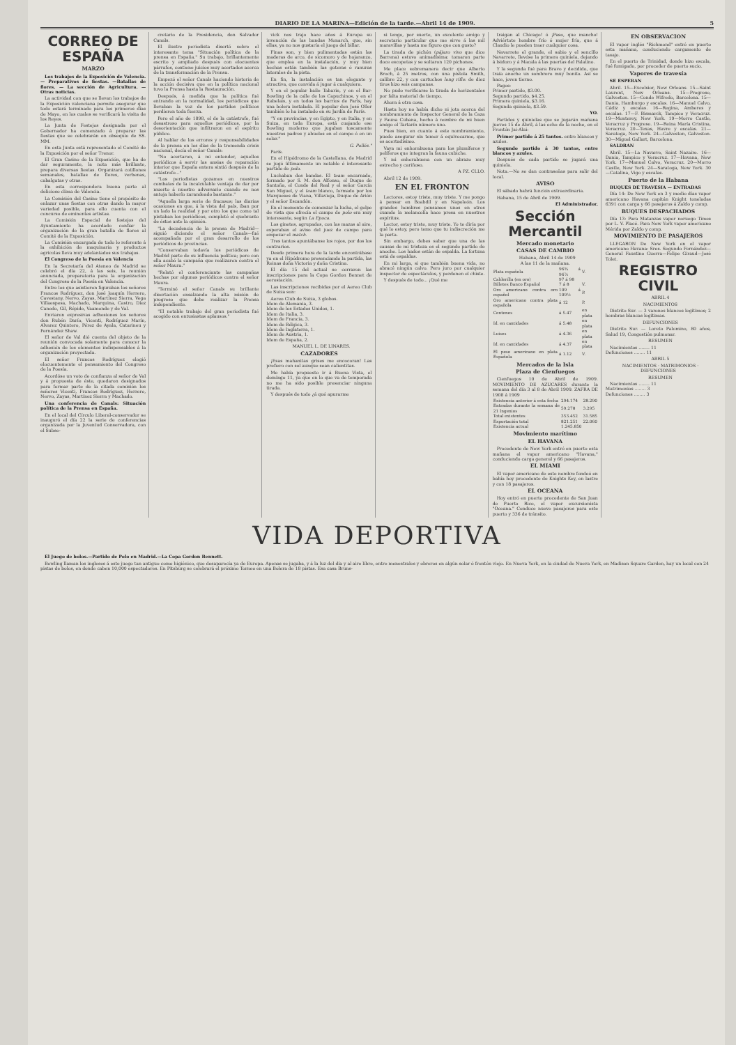DIARIO DE LA MARINA—Edición de la tarde.—Abril 14 de 1909. 5
CORREO DE ESPAÑA
MARZO
Los trabajos de la Exposición de Valencia. — Preparativos de fiestas. —Batallas de flores. — La sección de Agricultura. — Otras noticias.
La actividad con que se llevan los trabajos de la Exposición valenciana permite asegurar que todo estará terminado para los primeros días de Mayo, en los cuales se verificará la visita de los Reyes.
La Junta de Festejos designada por el Gobernador ha comenzado á preparar las fiestas que se celebrarán en obsequio de SS. MM.
En esta Junta está representado el Comité de la Exposición por el señor Trenor.
El Gran Casino de la Exposición, que ha de dar seguramente, la nota más brillante, prepara diversas fiestas. Organizará cotillones semanales, batallas de flores, verbenas, cabalgatas y otras.
En esta correspondera buena parte al delicioso clima de Valencia.
La Comisión del Casino tiene el propósito de enlazar unas fiestas con otras dando la mayor variedad posible, para ello cuenta con el concurso de eminentes artistas.
La Comisión Especial de festejos del Ayuntamiento ha acordado confiar la organización de la gran batalla de flores al Comité de la Exposición.
La Comisión encargada de todo lo referente á la exhibición de maquinaria y productos agrícolas lleva muy adelantados sus trabajos.
El Congreso de la Poesía en Valencia
En la Secretaría del Ateneo de Madrid se celebró el día 22, á las seis, la reunión anunciada, preparatoria para la organización del Congreso de la Poesía en Valencia.
Entre los que asistieron figuraban los señores Francos Rodríguez, don José Joaquín Herrero, Cavestany, Nervo, Zayas, Martínez Sierra, Vega Villaespesa, Machado, Marquina, Castro, Díez Canedo, Gil, Répide, Vaamonde y de Val.
Enviaron expresivas adhesiones los señores don Rubén Darío, Vicenti, Rodríguez Marín, Alvarez Quintero, Pérez de Ayala, Catarineu y Fernández Shaw.
El señor de Val dió cuenta del objeto de la reunión convocada solamente para conocer la adhesión de los elementos indispensables á la organización proyectada.
El señor Francos Rodríguez elogió elocuentemente el pensamiento del Congreso de la Poesía.
Acordóse un voto de confianza al señor de Val y á propuesta de éste, quedaron designados para formar parte de la citada comisión los señores Vicenti, Francos Rodríguez, Herrero, Nervo, Zayas, Martínez Sierra y Machado.
Una conferencia de Canals: Situación política de la Prensa en España.
En el local del Círculo Liberal-conservador se inauguró el día 22 la serie de conferencias organizada por la Juventud Conservadora, con el Subse-
cretario de la Presidencia, don Salvador Canals.
El ilustre periodista disertó sobre el interesante tema "Situación política de la prensa en España." Su trabajo, brillantemente escrito y ampliado después con elocuentes párrafos, contiene juicios muy acertados acerca de la transformación de la Prensa.
Empezó el señor Canals haciendo historia de la acción decisiva que en la política nacional tuvo la Prensa hasta la Restauración.
Después, á medida que la política fué entrando en la normalidad, los periódicos que llevaban la voz de los partidos políticos perdieron toda fuerza.
Pero el año de 1898, el de la catástrofe, fué desastroso para aquellos periódicos, por la desorientación que infiltraron en el espíritu público.
Al hablar de los errores y responsabilidades de la prensa en los días de la tremenda crisis nacional, decía el señor Canals:
"No acertaron, á mi entender, aquellos periódicos á servir las ansias de reparación interior que España entera sintió después de la catástrofe..."
"Los periodistas gozamos en nuestros combates de la incalculable ventaja de dar por muerto á nuestro adversario cuando se nos antoja haberlo zarandeado bastante."
"Aquella larga serie de fracasos; las diarias ocasiones en que, á la vista del país, iban por un lado la realidad y por otro los que como tal pintaban los periódicos, completó el quebranto de éstos ante la opinión.
"La decadencia de la prensa de Madrid—siguió diciendo el señor Canals—fué acompañada por el gran desarrollo de los periódicos de provincias.
"Conservaban todavía los periódicos de Madrid parte de su influencia política; pero con ella acabó la campaña que realizaron contra el señor Maura."
"Relató el conferenciante las campañas hechas por algunos periódicos contra el señor Maura.
"Terminó el señor Canals su brillante disertación ensalzando la alta misión de progreso que debe realizar la Prensa independiente.
"El notable trabajo del gran periodista fué acogido con entusiastas aplausos."
vick nos trajo hace años á Europa su invención de las bandas Monarch, que, sin ellas, ya no nos gustaría el juego del billar.
Finas son, y bien pulimentadas están las maderas de arco, de sicomoro y de hojaranzo, que emplea en la instalación, y muy bien hechas están también las goteras ó ranuras laterales de la pista.
En fin, la instalación es tan elegante y atractiva, que convida á jugar á cualquiera.
Y en el popular baile Tabarin, y en el Bar-Bowling de la calle de los Capuchinos, y en el Rabelais, y en todos los barrios de París, hay una bolera instalada. El popular don José Oller también lo ha instalado en su Jardín de París.
"Y en provincias, y en Egipto, y en Italia, y en Suiza, en toda Europa, está cuajando ese Bowling moderno que jugaban toscamente nuestros padres y abuelos en el campo ó en un solar."
G. Pollés."
París.
En el Hipódromo de la Castellana, de Madrid se jugó últimamente un notable é interesante partido de polo.
Luchaban dos bandas. El team encarnado, formado por S. M. don Alfonso, el Duque de Santoña, el Conde del Real y el señor García San Miguel, y el team blanco, formado por los Marqueses de Viana, Villavieja, Duque de Arión y el señor Escandón.
En el momento de comenzar la lucha, el golpe de vista que ofrecía el campo de polo era muy interesante, según La Epoca.
Los ginetes, agrupados, con las mazas al aire, esperaban el aviso del juez de campo para empezar el match.
Tres tantos apuntábanse los rojos, por dos los contrarios.
Desde primera hora de la tarde encontrábase ya en el Hipódromo presenciando la partida, las Reinas doña Victoria y doña Cristina.
El día 15 del actual se cerraron las inscripciones para la Copa Gordon Bennet de aerostación.
Las inscripciones recibidas por el Aereo Club de Suiza son:
Aereo Club de Suiza, 3 globos.
Idem de Alemania, 3.
Idem de los Estados Unidos, 1.
Idem de Italia, 3.
Idem de Francia, 3.
Idem de Bélgica, 3.
Idem de Inglaterra, 1.
Idem de Austria, 1.
Idem de España, 2.
MANUEL L. DE LINARES.
CAZADORES
¡Esas mañanitas grises me encocoran! Las prefiero con sol aunque sean calientitas.
Me había propuesto ir á Buena Vista, el domingo 11, ya que en lo que va de temporada no me ha sido posible presenciar ninguna tirada.
Y después de todo ¿á qué apurarme
si tengo, por suerte, un excelente amigo y secretario particular que me sirve á las mil maravillas y hasta me figuro que con gusto?
La tirada de pichón (pájaro vivo que dice Barrena) estuvo animadísima: tomaron parte doce escopetas y se soltaron 120 pichones.
Me place sobremanera decir que Alberto Broch, á 25 metros, con una pistola Smith, calibre 22, y con cartuchos long rifle: de diez tiros hizo seis campanas.
No pudo verificarse la tirada de horizontales por falta material de tiempo.
Ahora á otra cosa.
Hasta hoy no había dicho ni jota acerca del nombramiento de Inspector General de la Caza y Fauna Cubana, hecho á nombre de mi buen amigo el Tartarín número uno.
Pues bien, en cuanto á este nombramiento, puedo asegurar sin temor á equivocarme, que es acertadísimo.
Vaya mi enhorabuena para los plumíferos y pelíferos que integran la fauna cubiche.
Y mi enhorabuena con un abrazo muy estrecho y cariñoso.
A PZ. CLLO.
Abril 12 de 1909.
EN EL FRONTON
Lectores, estoy triste, muy triste. Y me pongo á pensar en Boabdil y en Napoleón. Los grandes hombres pensamos unos en otros cuando la melancolía hace presa en nuestros espíritus.
Lector, estoy triste, muy triste. Yo te diría por qué lo estoy, pero temo que tu indiscreción me la parta.
Sin embargo, debes saber que una de las causas de mi tristeza es el segundo partido de anoche. Los hados están de espalda. La fortuna está de espaldas.
En mi larga, si que también buena vida, no abracé ningún calvo. Pero juro por cualquier inspector de espectáculos, y perdonen el chiste.
Y después de todo... ¡Qué me
traigan al Chicago! ó ¡Paso, que mancho! Adviértote hombre frío ó mujer fría, que á Claudio le pueden traer cualquier cosa.
Navarrete el grande, el sabio y el sencillo Navarrete, llevóse la primera quiniela, dejando á Isidoro y á Macala á las puertas del Palatino.
Y la segunda fué para Bravo y decidido, que traía anoche un sombrero muy bonito. Así se hace, joven tierno.
Pagos:
Primer partido, $3.00.
Segundo partido, $4.25.
Primera quiniela, $3.16.
Segunda quiniela, $3.59.
YO.
Partidos y quinielas que se jugarán mañana jueves 15 de Abril, á las ocho de la noche, en el Frontón Jai-Alai:
Primer partido á 25 tantos. entre blancos y azules.
Segundo partido á 30 tantos, entre blancos y azules.
Después de cada partido se jugará una quiniela.
Nota.—No se dan contraseñas para salir del local.
AVISO
El sábado habrá función extraordinaria.
Habana, 15 de Abril de 1909.
El Administrador.
Sección Mercantil
Mercado monetario
CASAS DE CAMBIO
Habana, Abril 14 de 1909
A las 11 de la mañana.
| Plata española | 96¾ á 96⅞ | V. |
| Calderilla (en oro) | 97 á 98 | |
| Billetes Banco Español | 7 á 8 | V. |
| Oro americano contra oro español | 109 á 109½ | P. |
| Oro americano contra plata española | á 12 | P. |
| Centenes | á 5.47 | en plata |
| Id. en cantidades | á 5.48 | en plata |
| Luises | á 4.36 | en plata |
| Id. en cantidades | á 4.37 | en plata |
| El peso americano en plata Española | á 1.12 | V. |
Mercados de la Isla
Plaza de Cienfuegos
Cienfuegos 10 de Abril de 1909. MOVIMIENTO DE AZUCARES durante la semana del día 3 al 8 de Abril 1909. ZAFRA DE 1908 á 1909
| Existencia anterior á esta fecha | 294.174 | 28.290 |
| Entradas durante la semana de 21 Ingenios | 59.278 | 3.295 |
| Total existentes | 353.452 | 31.585 |
| Exportación total | 821.251 | 22.060 |
| Existencia actual | 1.245.850 | |
Movimiento marítimo
EL HAVANA
Procedente de New York entró en puerto esta mañana el vapor americano "Havana," conduciendo carga general y 66 pasajeros.
EL MIAMI
El vapor americano de este nombre fondeó en bahía hoy procedente de Knights Key, en lastre y con 18 pasajeros.
EL OCEANA
Hoy entró en puerto procedente de San Juan de Puerto Rico, el vapor excursionista "Oceana." Conduce nueve pasajeros para este puerto y 336 de tránsito.
EN OBSERVACION
El vapor inglés "Richmond" entró en puerto esta mañana, conduciendo cargamento de tasajo.
En el puerto de Trinidad, donde hizo escala, fué fumigado, por proceder de puerto sucio.
Vapores de travesía
SE ESPERAN
Abril. 15—Excelsior, New Orleans. 15—Saint Laurent, New Orleans. 15—Progreso, Galveston. 15—Conde Wifredo, Barcelona. 15—Dania, Hamburgo y escalas. 16—Manuel Calvo, Cádiz y escalas. 16—Regina, Amberes y escalas. 17—F. Bismarck, Tampico y Veracruz. 19—Monterey, New York. 19—Morro Castle, Veracruz y Progreso. 19—Reina María Cristina, Veracruz. 20—Texas, Havre y escalas. 21—Saratoga, New York. 24—Galveston, Galveston. 30—Miguel Gallart, Barcelona.
SALDRAN
Abril. 15—La Navarre, Saint Nazaire. 16—Dania, Tampico y Veracruz. 17—Havana, New York. 17—Manuel Calvo, Veracruz. 20—Morro Castle, New York. 24—Saratoga, New York. 30—Catalina, Vigo y escalas.
Puerto de la Habana
BUQUES DE TRAVESIA — ENTRADAS
Día 14: De New York en 3 y medio días vapor americano Havana capitán Knight toneladas 6391 con carga y 66 pasajeros á Zaldo y comp.
BUQUES DESPACHADOS
Día 13: Para Matanzas vapor noruego Times por L. V. Placé. Para New York vapor americano Mérida por Zaldo y comp.
MOVIMIENTO DE PASAJEROS
LLEGARON De New York en el vapor americano Havana: Sres. Segundo Fernández—General Faustino Guerra—Felipe Giraud—José Tolet.
REGISTRO CIVIL
ABRIL 4
NACIMIENTOS
Distrito Sur. — 3 varones blancos legítimos; 2 hembras blancas legítimas.
DEFUNCIONES
Distrito Sur. — Loreto Palomino, 80 años, Salud 19, Congestión pulmonar.
RESUMEN
Nacimientos ........ 11
Defunciones ........ 11
ABRIL 5
NACIMIENTOS · MATRIMONIOS · DEFUNCIONES
RESUMEN
Nacimientos ........ 11
Matrimonios ........ 3
Defunciones ........ 3
VIDA DEPORTIVA
El Juego de bolos.—Partido de Polo en Madrid.—La Copa Gordon Bennett.
Bowling llaman los ingleses á este juego tan antiguo como higiénico, que desaparecía ya de Europa. Apenas se jugaba, y á la luz del día y al aire libre, entre menestrales y obreros en algún solar ó frontón viejo. En Nueva York, en la ciudad de Nueva York, en Madison Square Garden, hay un local con 24 pistas de bolos, en donde caben 10,000 espectadores. En Pitsburg se celebrará el próximo Torneo en una Bolera de 18 pistas. Esa casa Bruns-